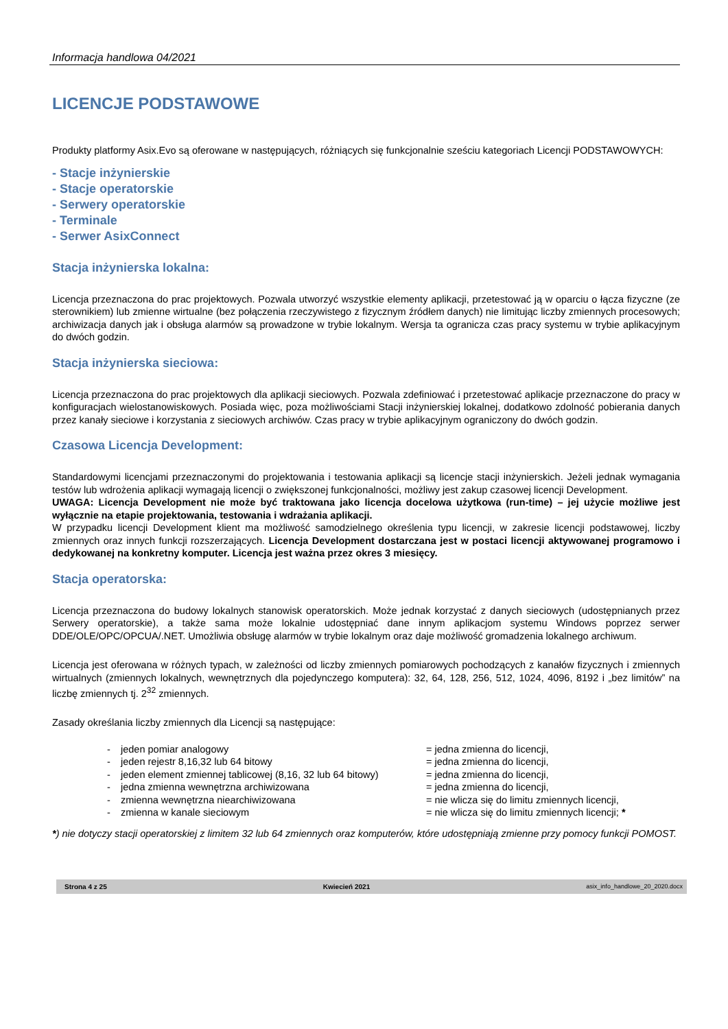Informacja handlowa 04/2021
LICENCJE PODSTAWOWE
Produkty platformy Asix.Evo są oferowane w następujących, różniących się funkcjonalnie sześciu kategoriach Licencji PODSTAWOWYCH:
- Stacje inżynierskie
- Stacje operatorskie
- Serwery operatorskie
- Terminale
- Serwer AsixConnect
Stacja inżynierska lokalna:
Licencja przeznaczona do prac projektowych. Pozwala utworzyć wszystkie elementy aplikacji, przetestować ją w oparciu o łącza fizyczne (ze sterownikiem) lub zmienne wirtualne (bez połączenia rzeczywistego z fizycznym źródłem danych) nie limitując liczby zmiennych procesowych; archiwizacja danych jak i obsługa alarmów są prowadzone w trybie lokalnym. Wersja ta ogranicza czas pracy systemu w trybie aplikacyjnym do dwóch godzin.
Stacja inżynierska sieciowa:
Licencja przeznaczona do prac projektowych dla aplikacji sieciowych. Pozwala zdefiniować i przetestować aplikacje przeznaczone do pracy w konfiguracjach wielostanowiskowych. Posiada więc, poza możliwościami Stacji inżynierskiej lokalnej, dodatkowo zdolność pobierania danych przez kanały sieciowe i korzystania z sieciowych archiwów. Czas pracy w trybie aplikacyjnym ograniczony do dwóch godzin.
Czasowa Licencja Development:
Standardowymi licencjami przeznaczonymi do projektowania i testowania aplikacji są licencje stacji inżynierskich. Jeżeli jednak wymagania testów lub wdrożenia aplikacji wymagają licencji o zwiększonej funkcjonalności, możliwy jest zakup czasowej licencji Development.
UWAGA: Licencja Development nie może być traktowana jako licencja docelowa użytkowa (run-time) – jej użycie możliwe jest wyłącznie na etapie projektowania, testowania i wdrażania aplikacji.
W przypadku licencji Development klient ma możliwość samodzielnego określenia typu licencji, w zakresie licencji podstawowej, liczby zmiennych oraz innych funkcji rozszerzających. Licencja Development dostarczana jest w postaci licencji aktywowanej programowo i dedykowanej na konkretny komputer. Licencja jest ważna przez okres 3 miesięcy.
Stacja operatorska:
Licencja przeznaczona do budowy lokalnych stanowisk operatorskich. Może jednak korzystać z danych sieciowych (udostępnianych przez Serwery operatorskie), a także sama może lokalnie udostępniać dane innym aplikacjom systemu Windows poprzez serwer DDE/OLE/OPC/OPCUA/.NET. Umożliwia obsługę alarmów w trybie lokalnym oraz daje możliwość gromadzenia lokalnego archiwum.
Licencja jest oferowana w różnych typach, w zależności od liczby zmiennych pomiarowych pochodzących z kanałów fizycznych i zmiennych wirtualnych (zmiennych lokalnych, wewnętrznych dla pojedynczego komputera): 32, 64, 128, 256, 512, 1024, 4096, 8192 i „bez limitów” na liczbę zmiennych tj. 2<sup>32</sup> zmiennych.
Zasady określania liczby zmiennych dla Licencji są następujące:
- jeden pomiar analogowy = jedna zmienna do licencji,
- jeden rejestr 8,16,32 lub 64 bitowy = jedna zmienna do licencji,
- jeden element zmiennej tablicowej (8,16, 32 lub 64 bitowy) = jedna zmienna do licencji,
- jedna zmienna wewnętrzna archiwizowana = jedna zmienna do licencji,
- zmienna wewnętrzna niearchiwizowana = nie wlicza się do limitu zmiennych licencji,
- zmienna w kanale sieciowym = nie wlicza się do limitu zmiennych licencji; *
*) nie dotyczy stacji operatorskiej z limitem 32 lub 64 zmiennych oraz komputerów, które udostępniają zmienne przy pomocy funkcji POMOST.
Strona 4 z 25 Kwiecień 2021 asix_info_handlowe_20_2020.docx